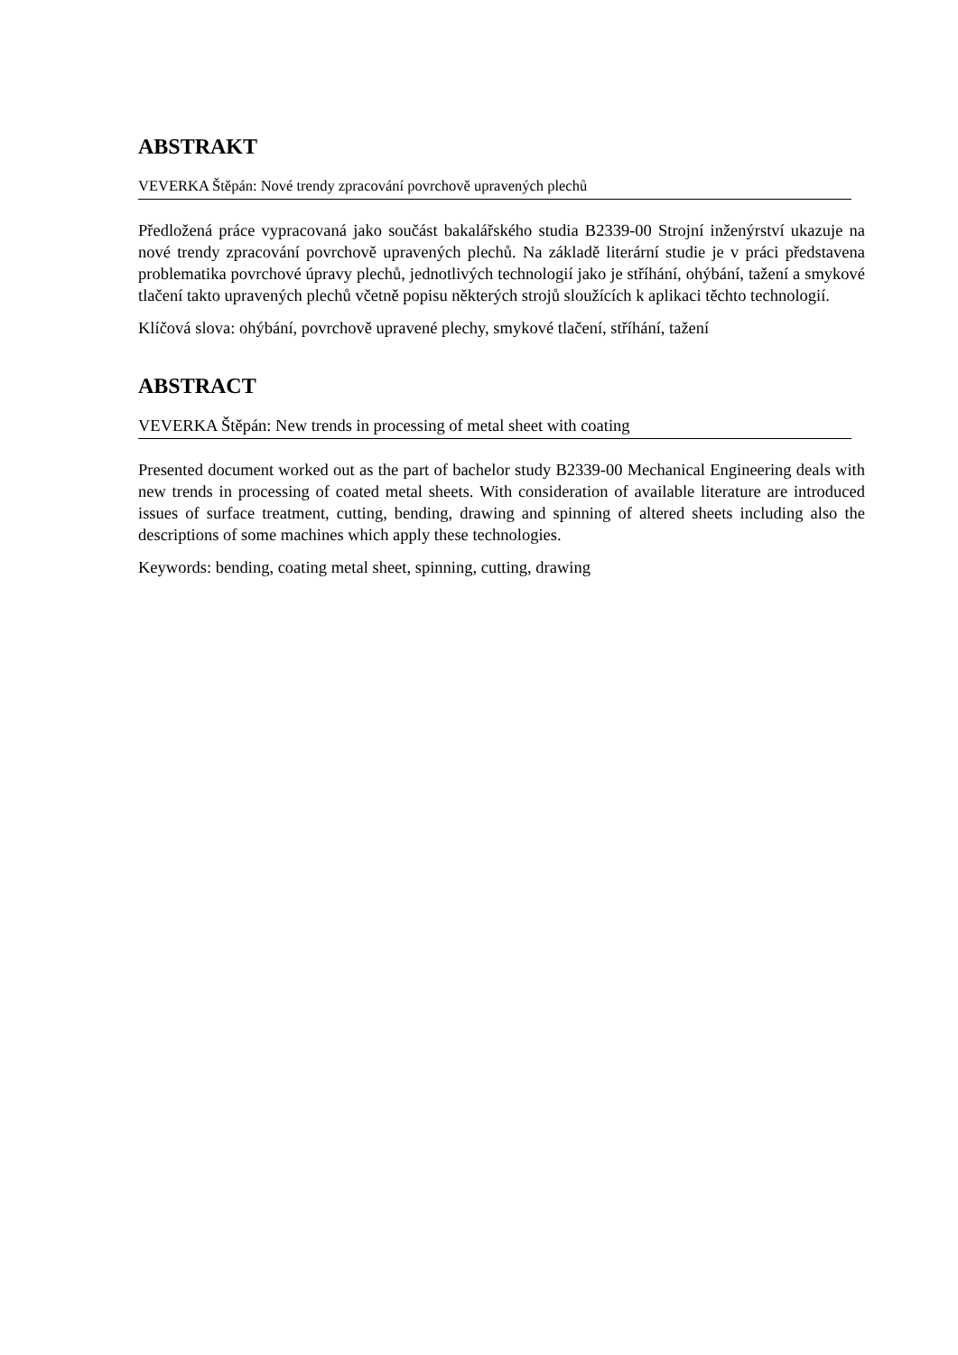ABSTRAKT
VEVERKA Štěpán: Nové trendy zpracování povrchově upravených plechů
Předložená práce vypracovaná jako součást bakalářského studia B2339-00 Strojní inženýrství ukazuje na nové trendy zpracování povrchově upravených plechů. Na základě literární studie je v práci představena problematika povrchové úpravy plechů, jednotlivých technologií jako je stříhání, ohýbání, tažení a smykové tlačení takto upravených plechů včetně popisu některých strojů sloužících k aplikaci těchto technologií.
Klíčová slova: ohýbání, povrchově upravené plechy, smykové tlačení, stříhání, tažení
ABSTRACT
VEVERKA Štěpán: New trends in processing of metal sheet with coating
Presented document worked out as the part of bachelor study B2339-00 Mechanical Engineering deals with new trends in processing of coated metal sheets. With consideration of available literature are introduced issues of surface treatment, cutting, bending, drawing and spinning of altered sheets including also the descriptions of some machines which apply these technologies.
Keywords: bending, coating metal sheet, spinning, cutting, drawing